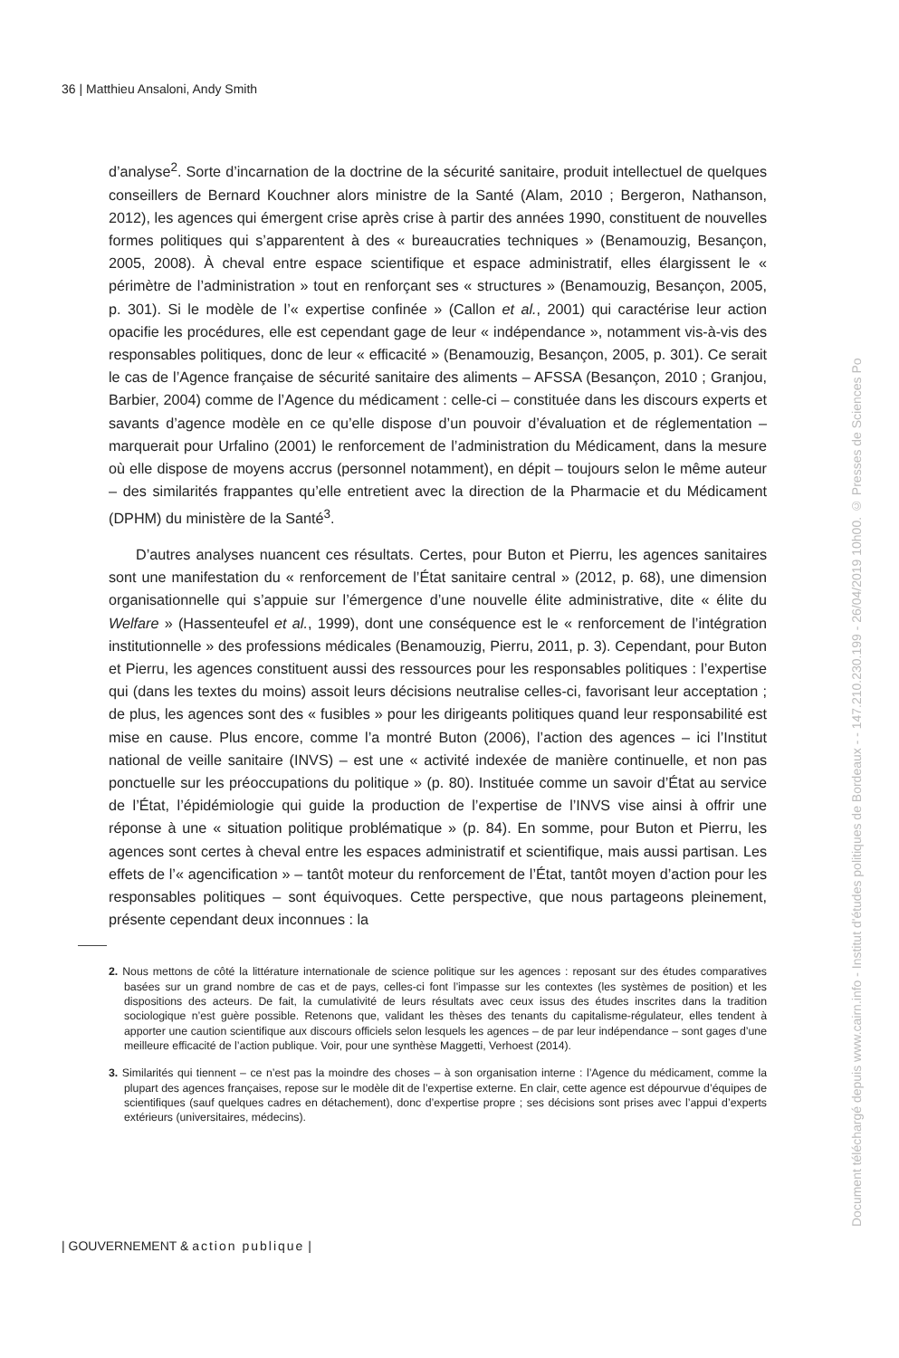36 | Matthieu Ansaloni, Andy Smith
d’analyse<sup>2</sup>. Sorte d’incarnation de la doctrine de la sécurité sanitaire, produit intellectuel de quelques conseillers de Bernard Kouchner alors ministre de la Santé (Alam, 2010 ; Bergeron, Nathanson, 2012), les agences qui émergent crise après crise à partir des années 1990, constituent de nouvelles formes politiques qui s’apparentent à des « bureaucraties techniques » (Benamouzig, Besançon, 2005, 2008). À cheval entre espace scientifique et espace administratif, elles élargissent le « périmètre de l’administration » tout en renforçant ses « structures » (Benamouzig, Besançon, 2005, p. 301). Si le modèle de l’« expertise confinée » (Callon et al., 2001) qui caractérise leur action opacifie les procédures, elle est cependant gage de leur « indépendance », notamment vis-à-vis des responsables politiques, donc de leur « efficacité » (Benamouzig, Besançon, 2005, p. 301). Ce serait le cas de l’Agence française de sécurité sanitaire des aliments – AFSSA (Besançon, 2010 ; Granjou, Barbier, 2004) comme de l’Agence du médicament : celle-ci – constituée dans les discours experts et savants d’agence modèle en ce qu’elle dispose d’un pouvoir d’évaluation et de réglementation – marquerait pour Urfalino (2001) le renforcement de l’administration du Médicament, dans la mesure où elle dispose de moyens accrus (personnel notamment), en dépit – toujours selon le même auteur – des similarités frappantes qu’elle entretient avec la direction de la Pharmacie et du Médicament (DPHM) du ministère de la Santé<sup>3</sup>.
D’autres analyses nuancent ces résultats. Certes, pour Buton et Pierru, les agences sanitaires sont une manifestation du « renforcement de l’État sanitaire central » (2012, p. 68), une dimension organisationnelle qui s’appuie sur l’émergence d’une nouvelle élite administrative, dite « élite du Welfare » (Hassenteufel et al., 1999), dont une conséquence est le « renforcement de l’intégration institutionnelle » des professions médicales (Benamouzig, Pierru, 2011, p. 3). Cependant, pour Buton et Pierru, les agences constituent aussi des ressources pour les responsables politiques : l’expertise qui (dans les textes du moins) assoit leurs décisions neutralise celles-ci, favorisant leur acceptation ; de plus, les agences sont des « fusibles » pour les dirigeants politiques quand leur responsabilité est mise en cause. Plus encore, comme l’a montré Buton (2006), l’action des agences – ici l’Institut national de veille sanitaire (INVS) – est une « activité indexée de manière continuelle, et non pas ponctuelle sur les préoccupations du politique » (p. 80). Instituée comme un savoir d’État au service de l’État, l’épidémiologie qui guide la production de l’expertise de l’INVS vise ainsi à offrir une réponse à une « situation politique problématique » (p. 84). En somme, pour Buton et Pierru, les agences sont certes à cheval entre les espaces administratif et scientifique, mais aussi partisan. Les effets de l’« agencification » – tantôt moteur du renforcement de l’État, tantôt moyen d’action pour les responsables politiques – sont équivoques. Cette perspective, que nous partageons pleinement, présente cependant deux inconnues : la
2. Nous mettons de côté la littérature internationale de science politique sur les agences : reposant sur des études comparatives basées sur un grand nombre de cas et de pays, celles-ci font l’impasse sur les contextes (les systèmes de position) et les dispositions des acteurs. De fait, la cumulativité de leurs résultats avec ceux issus des études inscrites dans la tradition sociologique n’est guère possible. Retenons que, validant les thèses des tenants du capitalisme-régulateur, elles tendent à apporter une caution scientifique aux discours officiels selon lesquels les agences – de par leur indépendance – sont gages d’une meilleure efficacité de l’action publique. Voir, pour une synthèse Maggetti, Verhoest (2014).
3. Similarités qui tiennent – ce n’est pas la moindre des choses – à son organisation interne : l’Agence du médicament, comme la plupart des agences françaises, repose sur le modèle dit de l’expertise externe. En clair, cette agence est dépourvue d’équipes de scientifiques (sauf quelques cadres en détachement), donc d’expertise propre ; ses décisions sont prises avec l’appui d’experts extérieurs (universitaires, médecins).
| GOUVERNEMENT & action publique |
Document téléchargé depuis www.cairn.info - Institut d'études politiques de Bordeaux - - 147.210.230.199 - 26/04/2019 10h00. © Presses de Sciences Po